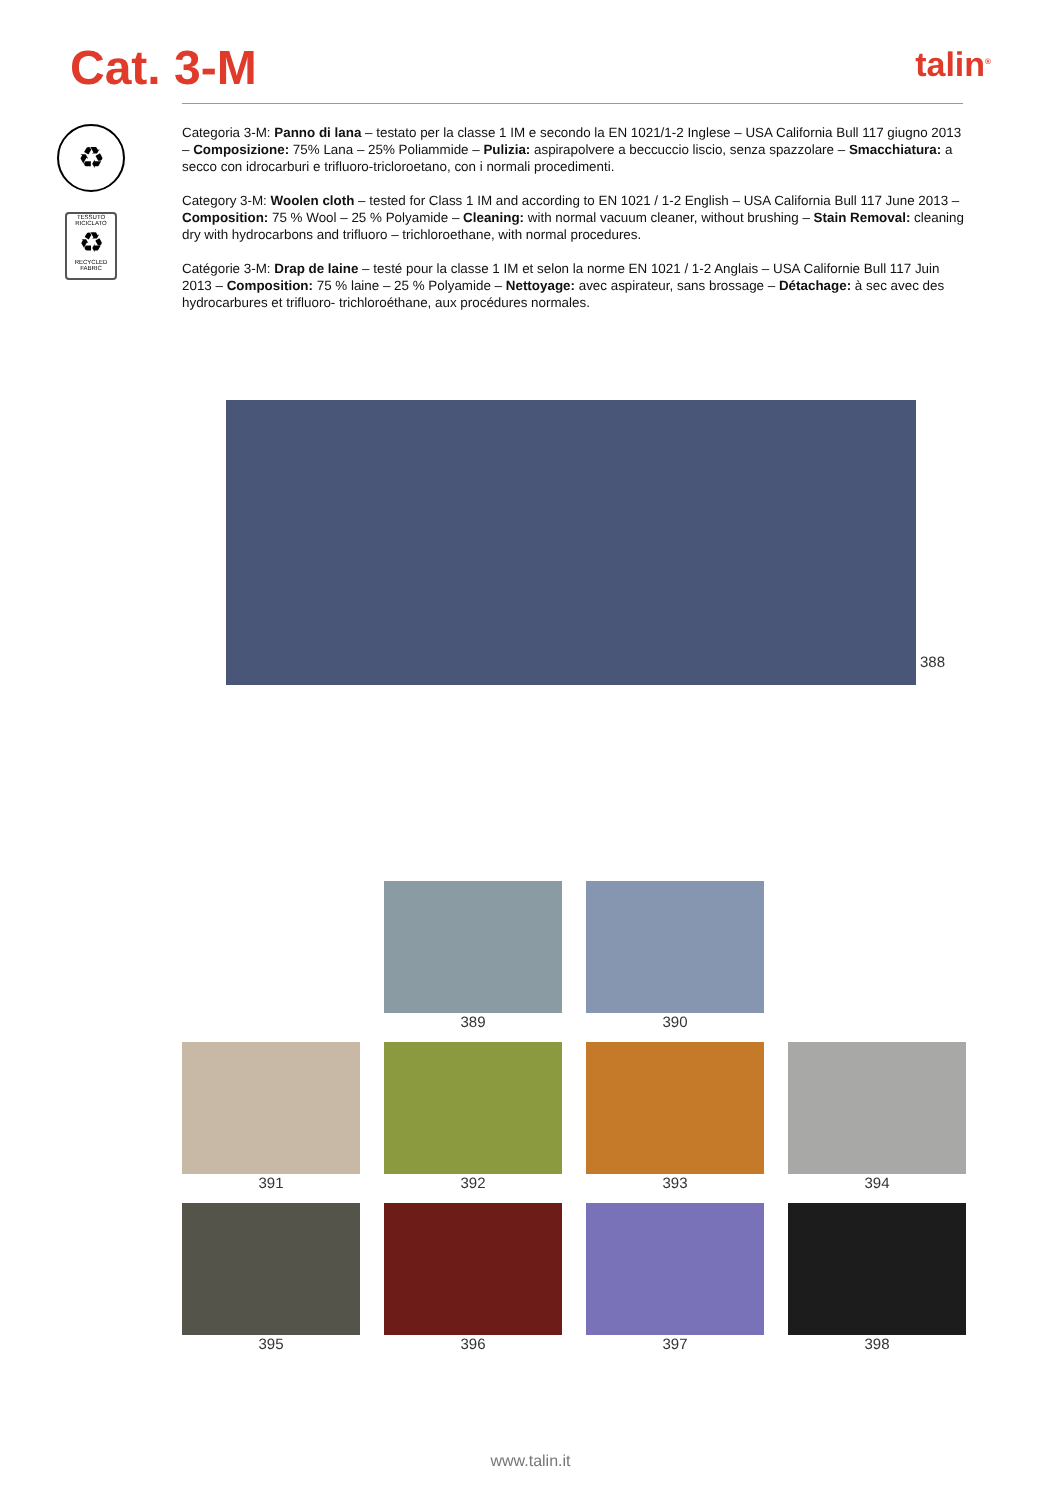Cat. 3-M
talin<sup>®</sup>
♻
TESSUTO RICICLATO
♻
RECYCLED FABRIC
Categoria 3-M: Panno di lana – testato per la classe 1 IM e secondo la EN 1021/1-2 Inglese – USA California Bull 117 giugno 2013 – Composizione: 75% Lana – 25% Poliammide – Pulizia: aspirapolvere a beccuccio liscio, senza spazzolare – Smacchiatura: a secco con idrocarburi e trifluoro-tricloroetano, con i normali procedimenti.
Category 3-M: Woolen cloth – tested for Class 1 IM and according to EN 1021 / 1-2 English – USA California Bull 117 June 2013 – Composition: 75 % Wool – 25 % Polyamide – Cleaning: with normal vacuum cleaner, without brushing – Stain Removal: cleaning dry with hydrocarbons and trifluoro – trichloroethane, with normal procedures.
Catégorie 3-M: Drap de laine – testé pour la classe 1 IM et selon la norme EN 1021 / 1-2 Anglais – USA Californie Bull 117 Juin 2013 – Composition: 75 % laine – 25 % Polyamide – Nettoyage: avec aspirateur, sans brossage – Détachage: à sec avec des hydrocarbures et trifluoro- trichloroéthane, aux procédures normales.
388
389
390
391
392
393
394
395
396
397
398
www.talin.it